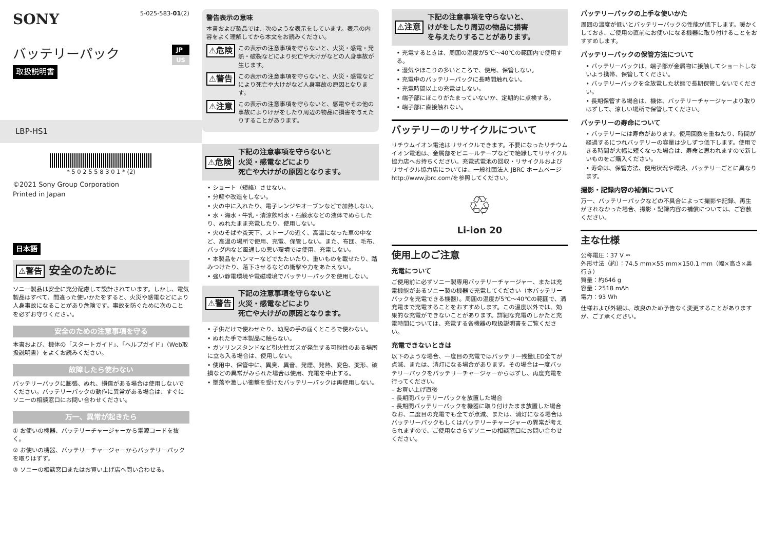SONY 5-025-583-01(2)
バッテリーパック
JP
US
取扱説明書
LBP-HS1
* 5 0 2 5 5 8 3 0 1 * (2)
©2021 Sony Group Corporation
Printed in Japan
日本語
⚠警告 安全のために
ソニー製品は安全に充分配慮して設計されています。しかし、電気製品はすべて、間違った使いかたをすると、火災や感電などにより人身事故になることがあり危険です。事故を防ぐために次のことを必ずお守りください。
安全のための注意事項を守る
本書および、機体の「スタートガイド」、「ヘルプガイド」（Web取扱説明書）をよくお読みください。
故障したら使わない
バッテリーパックに膨張、ぬれ、損傷がある場合は使用しないでください。バッテリーパックの動作に異常がある場合は、すぐにソニーの相談窓口にお問い合わせください。
万一、異常が起きたら
① お使いの機器、バッテリーチャージャーから電源コードを抜く。
② お使いの機器、バッテリーチャージャーからバッテリーパックを取りはずす。
③ ソニーの相談窓口またはお買い上げ店へ問い合わせる。
警告表示の意味
本書および製品では、次のような表示をしています。表示の内容をよく理解してから本文をお読みください。
⚠危険 この表示の注意事項を守らないと、火災・感電・発熱・破裂などにより死亡や大けがなどの人身事故が生じます。
⚠警告 この表示の注意事項を守らないと、火災・感電などにより死亡や大けがなど人身事故の原因となります。
⚠注意 この表示の注意事項を守らないと、感電やその他の事故によりけがをしたり周辺の物品に損害を与えたりすることがあります。
⚠危険 下記の注意事項を守らないと
火災・感電などにより
死亡や大けがの原因となります。
• ショート（短絡）させない。
• 分解や改造をしない。
• 火の中に入れたり、電子レンジやオーブンなどで加熱しない。
• 水・海水・牛乳・清涼飲料水・石鹸水などの液体でぬらしたり、ぬれたまま充電したり、使用しない。
• 火のそばや炎天下、ストーブの近く、高温になった車の中など、高温の場所で使用、充電、保管しない。また、布団、毛布、バッグ内など風通しの悪い環境では使用、充電しない。
• 本製品をハンマーなどでたたいたり、重いものを載せたり、踏みつけたり、落下させるなどの衝撃や力をあたえない。
• 強い静電環境や電磁環境でバッテリーパックを使用しない。
⚠警告 下記の注意事項を守らないと
火災・感電などにより
死亡や大けがの原因となります。
• 子供だけで使わせたり、幼児の手の届くところで使わない。
• ぬれた手で本製品に触らない。
• ガソリンスタンドなど引火性ガスが発生する可能性のある場所に立ち入る場合は、使用しない。
• 使用中、保管中に、異臭、異音、発煙、発熱、変色、変形、破損などの異常がみられた場合は使用、充電を中止する。
• 墜落や激しい衝撃を受けたバッテリーパックは再使用しない。
⚠注意 下記の注意事項を守らないと、
けがをしたり周辺の物品に損害
を与えたりすることがあります。
• 充電するときは、周囲の温度が5℃～40℃の範囲内で使用する。
• 湿気やほこりの多いところで、使用、保管しない。
• 充電中のバッテリーパックに長時間触れない。
• 充電時間以上の充電はしない。
• 端子部にほこりがたまっていないか、定期的に点検する。
• 端子部に直接触れない。
バッテリーのリサイクルについて
リチウムイオン電池はリサイクルできます。不要になったリチウムイオン電池は、金属部をビニールテープなどで絶縁してリサイクル協力店へお持ちください。充電式電池の回収・リサイクルおよびリサイクル協力店については、一般社団法人 JBRC ホームページ http://www.jbrc.com/を参照してください。
♲
Li-ion 20
使用上のご注意
充電について
ご使用前に必ずソニー製専用バッテリーチャージャー、または充電機能があるソニー製の機器で充電してください（本バッテリーパックを充電できる機器）。周囲の温度が5℃～40℃の範囲で、満充電まで充電することをおすすめします。この温度以外では、効果的な充電ができないことがあります。詳細な充電のしかたと充電時間については、充電する各機器の取扱説明書をご覧ください。
充電できないときは
以下のような場合、一度目の充電ではバッテリー残量LED全てが点滅、または、消灯になる場合があります。その場合は一度バッテリーパックをバッテリーチャージャーからはずし、再度充電を行ってください。
– お買い上げ直後
– 長期間バッテリーパックを放置した場合
– 長期間バッテリーパックを機器に取り付けたまま放置した場合
なお、二度目の充電でも全てが点滅、または、消灯になる場合はバッテリーパックもしくはバッテリーチャージャーの異常が考えられますので、ご使用なさらずソニーの相談窓口にお問い合わせください。
バッテリーパックの上手な使いかた
周囲の温度が低いとバッテリーパックの性能が低下します。暖かくしておき、ご使用の直前にお使いになる機器に取り付けることをおすすめします。
バッテリーパックの保管方法について
• バッテリーパックは、端子部が金属物に接触してショートしないよう携帯、保管してください。
• バッテリーパックを全放電した状態で長期保管しないでください。
• 長期保管する場合は、機体、バッテリーチャージャーより取りはずして、涼しい場所で保管してください。
バッテリーの寿命について
• バッテリーには寿命があります。使用回数を重ねたり、時間が経過するにつれバッテリーの容量は少しずつ低下します。使用できる時間が大幅に短くなった場合は、寿命と思われますので新しいものをご購入ください。
• 寿命は、保管方法、使用状況や環境、バッテリーごとに異なります。
撮影・記録内容の補償について
万一、バッテリーパックなどの不具合によって撮影や記録、再生がされなかった場合、撮影・記録内容の補償については、ご容赦ください。
主な仕様
公称電圧：37 V ⎓
外形寸法（約）：74.5 mm×55 mm×150.1 mm（幅×高さ×奥行き）
質量：約646 g
容量：2518 mAh
電力：93 Wh
仕様および外観は、改良のため予告なく変更することがありますが、ご了承ください。